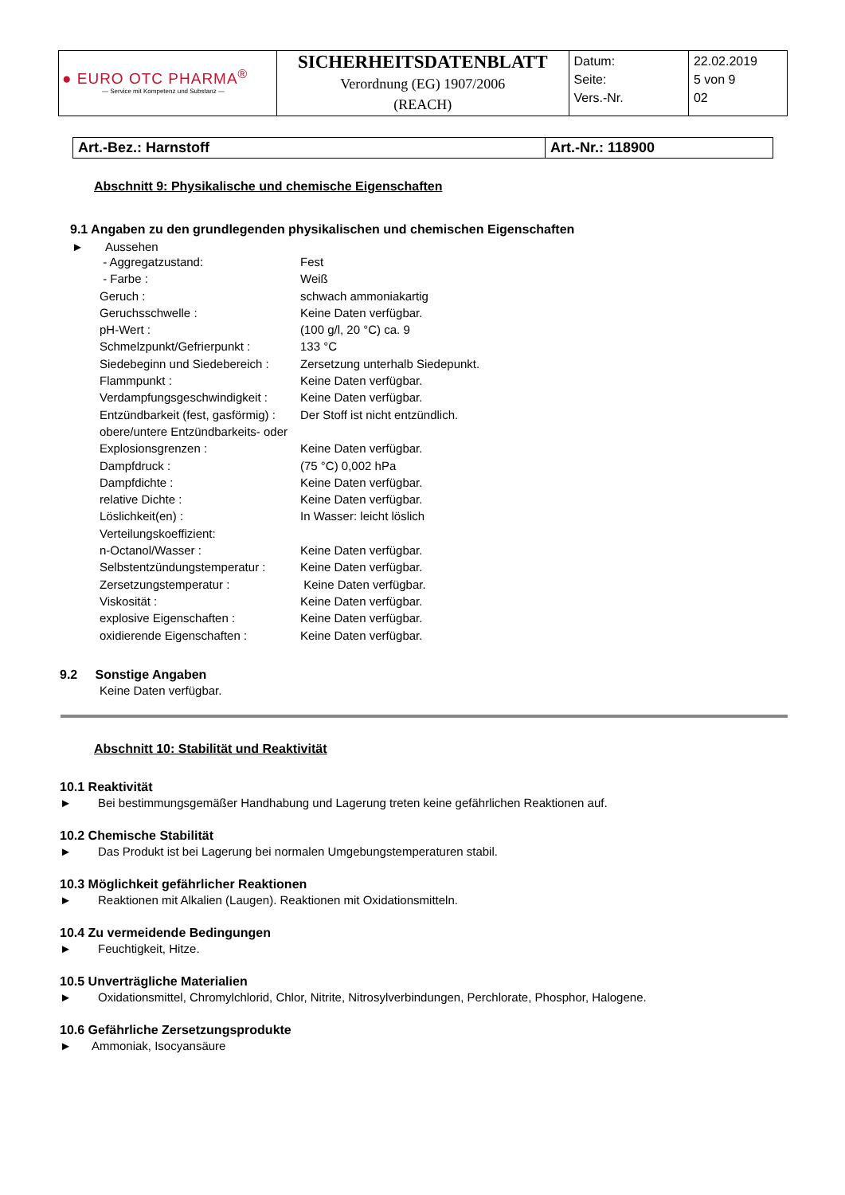| ● EURO OTC PHARMA<sup>®</sup> — Service mit Kompetenz und Substanz — | SICHERHEITSDATENBLATT Verordnung (EG) 1907/2006 (REACH) | Datum: Seite: Vers.-Nr. | 22.02.2019 5 von 9 02 |
| Art.-Bez.: Harnstoff | Art.-Nr.: 118900 |
Abschnitt 9: Physikalische und chemische Eigenschaften
9.1 Angaben zu den grundlegenden physikalischen und chemischen Eigenschaften
► Aussehen
| - Aggregatzustand: | Fest |
| - Farbe : | Weiß |
| Geruch : | schwach ammoniakartig |
| Geruchsschwelle : | Keine Daten verfügbar. |
| pH-Wert : | (100 g/l, 20 °C) ca. 9 |
| Schmelzpunkt/Gefrierpunkt : | 133 °C |
| Siedebeginn und Siedebereich : | Zersetzung unterhalb Siedepunkt. |
| Flammpunkt : | Keine Daten verfügbar. |
| Verdampfungsgeschwindigkeit : | Keine Daten verfügbar. |
| Entzündbarkeit (fest, gasförmig) : | Der Stoff ist nicht entzündlich. |
| obere/untere Entzündbarkeits- oder | |
| Explosionsgrenzen : | Keine Daten verfügbar. |
| Dampfdruck : | (75 °C) 0,002 hPa |
| Dampfdichte : | Keine Daten verfügbar. |
| relative Dichte : | Keine Daten verfügbar. |
| Löslichkeit(en) : | In Wasser: leicht löslich |
| Verteilungskoeffizient: | |
| n-Octanol/Wasser : | Keine Daten verfügbar. |
| Selbstentzündungstemperatur : | Keine Daten verfügbar. |
| Zersetzungstemperatur : | Keine Daten verfügbar. |
| Viskosität : | Keine Daten verfügbar. |
| explosive Eigenschaften : | Keine Daten verfügbar. |
| oxidierende Eigenschaften : | Keine Daten verfügbar. |
9.2 Sonstige Angaben
Keine Daten verfügbar.
Abschnitt 10: Stabilität und Reaktivität
10.1 Reaktivität
► Bei bestimmungsgemäßer Handhabung und Lagerung treten keine gefährlichen Reaktionen auf.
10.2 Chemische Stabilität
► Das Produkt ist bei Lagerung bei normalen Umgebungstemperaturen stabil.
10.3 Möglichkeit gefährlicher Reaktionen
► Reaktionen mit Alkalien (Laugen). Reaktionen mit Oxidationsmitteln.
10.4 Zu vermeidende Bedingungen
► Feuchtigkeit, Hitze.
10.5 Unverträgliche Materialien
► Oxidationsmittel, Chromylchlorid, Chlor, Nitrite, Nitrosylverbindungen, Perchlorate, Phosphor, Halogene.
10.6 Gefährliche Zersetzungsprodukte
► Ammoniak, Isocyansäure